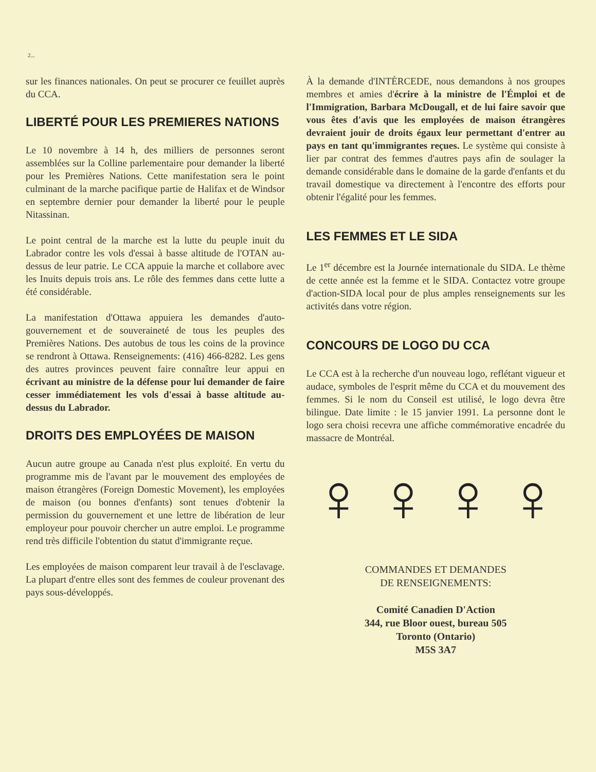2...
sur les finances nationales. On peut se procurer ce feuillet auprès du CCA.
LIBERTÉ POUR LES PREMIERES NATIONS
Le 10 novembre à 14 h, des milliers de personnes seront assemblées sur la Colline parlementaire pour demander la liberté pour les Premières Nations. Cette manifestation sera le point culminant de la marche pacifique partie de Halifax et de Windsor en septembre dernier pour demander la liberté pour le peuple Nitassinan.
Le point central de la marche est la lutte du peuple inuit du Labrador contre les vols d'essai à basse altitude de l'OTAN au-dessus de leur patrie. Le CCA appuie la marche et collabore avec les Inuits depuis trois ans. Le rôle des femmes dans cette lutte a été considérable.
La manifestation d'Ottawa appuiera les demandes d'auto-gouvernement et de souveraineté de tous les peuples des Premières Nations. Des autobus de tous les coins de la province se rendront à Ottawa. Renseignements: (416) 466-8282. Les gens des autres provinces peuvent faire connaître leur appui en écrivant au ministre de la défense pour lui demander de faire cesser immédiatement les vols d'essai à basse altitude au-dessus du Labrador.
DROITS DES EMPLOYÉES DE MAISON
Aucun autre groupe au Canada n'est plus exploité. En vertu du programme mis de l'avant par le mouvement des employées de maison étrangères (Foreign Domestic Movement), les employées de maison (ou bonnes d'enfants) sont tenues d'obtenir la permission du gouvernement et une lettre de libération de leur employeur pour pouvoir chercher un autre emploi. Le programme rend très difficile l'obtention du statut d'immigrante reçue.
Les employées de maison comparent leur travail à de l'esclavage. La plupart d'entre elles sont des femmes de couleur provenant des pays sous-développés.
À la demande d'INTÈRCEDE, nous demandons à nos groupes membres et amies d'écrire à la ministre de l'Émploi et de l'Immigration, Barbara McDougall, et de lui faire savoir que vous êtes d'avis que les employées de maison étrangères devraient jouir de droits égaux leur permettant d'entrer au pays en tant qu'immigrantes reçues. Le système qui consiste à lier par contrat des femmes d'autres pays afin de soulager la demande considérable dans le domaine de la garde d'enfants et du travail domestique va directement à l'encontre des efforts pour obtenir l'égalité pour les femmes.
LES FEMMES ET LE SIDA
Le 1<sup>er</sup> décembre est la Journée internationale du SIDA. Le thème de cette année est la femme et le SIDA. Contactez votre groupe d'action-SIDA local pour de plus amples renseignements sur les activités dans votre région.
CONCOURS DE LOGO DU CCA
Le CCA est à la recherche d'un nouveau logo, reflétant vigueur et audace, symboles de l'esprit même du CCA et du mouvement des femmes. Si le nom du Conseil est utilisé, le logo devra être bilingue. Date limite : le 15 janvier 1991. La personne dont le logo sera choisi recevra une affiche commémorative encadrée du massacre de Montréal.
♀ ♀ ♀ ♀
COMMANDES ET DEMANDES
DE RENSEIGNEMENTS:
Comité Canadien D'Action
344, rue Bloor ouest, bureau 505
Toronto (Ontario)
M5S 3A7